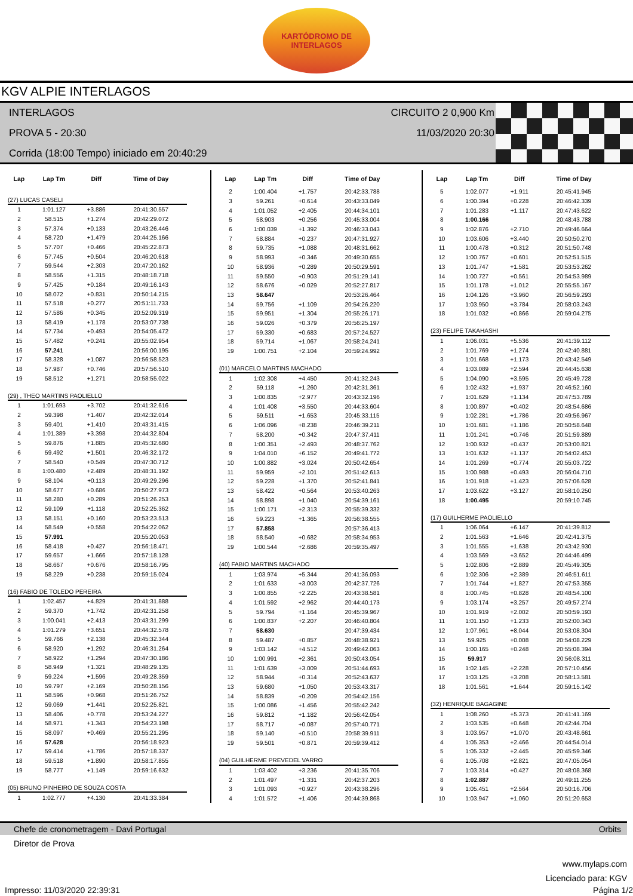KARTÓDROMO DE
INTERLAGOS
KGV ALPIE INTERLAGOS
INTERLAGOS
PROVA 5 - 20:30
Corrida (18:00 Tempo) iniciado em 20:40:29
CIRCUITO 2 0,900 Km
11/03/2020 20:30
| Lap | Lap Tm | Diff | Time of Day |
| --- | --- | --- | --- |
| (27) LUCAS CASELI | | | |
| 1 | 1:01.127 | +3.886 | 20:41:30.557 |
| 2 | 58.515 | +1.274 | 20:42:29.072 |
| 3 | 57.374 | +0.133 | 20:43:26.446 |
| 4 | 58.720 | +1.479 | 20:44:25.166 |
| 5 | 57.707 | +0.466 | 20:45:22.873 |
| 6 | 57.745 | +0.504 | 20:46:20.618 |
| 7 | 59.544 | +2.303 | 20:47:20.162 |
| 8 | 58.556 | +1.315 | 20:48:18.718 |
| 9 | 57.425 | +0.184 | 20:49:16.143 |
| 10 | 58.072 | +0.831 | 20:50:14.215 |
| 11 | 57.518 | +0.277 | 20:51:11.733 |
| 12 | 57.586 | +0.345 | 20:52:09.319 |
| 13 | 58.419 | +1.178 | 20:53:07.738 |
| 14 | 57.734 | +0.493 | 20:54:05.472 |
| 15 | 57.482 | +0.241 | 20:55:02.954 |
| 16 | 57.241 | | 20:56:00.195 |
| 17 | 58.328 | +1.087 | 20:56:58.523 |
| 18 | 57.987 | +0.746 | 20:57:56.510 |
| 19 | 58.512 | +1.271 | 20:58:55.022 |
| (29) , THEO MARTINS PAOLIELLO | | | |
| 1 | 1:01.693 | +3.702 | 20:41:32.616 |
| 2 | 59.398 | +1.407 | 20:42:32.014 |
| 3 | 59.401 | +1.410 | 20:43:31.415 |
| 4 | 1:01.389 | +3.398 | 20:44:32.804 |
| 5 | 59.876 | +1.885 | 20:45:32.680 |
| 6 | 59.492 | +1.501 | 20:46:32.172 |
| 7 | 58.540 | +0.549 | 20:47:30.712 |
| 8 | 1:00.480 | +2.489 | 20:48:31.192 |
| 9 | 58.104 | +0.113 | 20:49:29.296 |
| 10 | 58.677 | +0.686 | 20:50:27.973 |
| 11 | 58.280 | +0.289 | 20:51:26.253 |
| 12 | 59.109 | +1.118 | 20:52:25.362 |
| 13 | 58.151 | +0.160 | 20:53:23.513 |
| 14 | 58.549 | +0.558 | 20:54:22.062 |
| 15 | 57.991 | | 20:55:20.053 |
| 16 | 58.418 | +0.427 | 20:56:18.471 |
| 17 | 59.657 | +1.666 | 20:57:18.128 |
| 18 | 58.667 | +0.676 | 20:58:16.795 |
| 19 | 58.229 | +0.238 | 20:59:15.024 |
| (16) FABIO DE TOLEDO PEREIRA | | | |
| 1 | 1:02.457 | +4.829 | 20:41:31.888 |
| 2 | 59.370 | +1.742 | 20:42:31.258 |
| 3 | 1:00.041 | +2.413 | 20:43:31.299 |
| 4 | 1:01.279 | +3.651 | 20:44:32.578 |
| 5 | 59.766 | +2.138 | 20:45:32.344 |
| 6 | 58.920 | +1.292 | 20:46:31.264 |
| 7 | 58.922 | +1.294 | 20:47:30.186 |
| 8 | 58.949 | +1.321 | 20:48:29.135 |
| 9 | 59.224 | +1.596 | 20:49:28.359 |
| 10 | 59.797 | +2.169 | 20:50:28.156 |
| 11 | 58.596 | +0.968 | 20:51:26.752 |
| 12 | 59.069 | +1.441 | 20:52:25.821 |
| 13 | 58.406 | +0.778 | 20:53:24.227 |
| 14 | 58.971 | +1.343 | 20:54:23.198 |
| 15 | 58.097 | +0.469 | 20:55:21.295 |
| 16 | 57.628 | | 20:56:18.923 |
| 17 | 59.414 | +1.786 | 20:57:18.337 |
| 18 | 59.518 | +1.890 | 20:58:17.855 |
| 19 | 58.777 | +1.149 | 20:59:16.632 |
| (05) BRUNO PINHEIRO DE SOUZA COSTA | | | |
| 1 | 1:02.777 | +4.130 | 20:41:33.384 |
| Lap | Lap Tm | Diff | Time of Day |
| --- | --- | --- | --- |
| 2 | 1:00.404 | +1.757 | 20:42:33.788 |
| 3 | 59.261 | +0.614 | 20:43:33.049 |
| 4 | 1:01.052 | +2.405 | 20:44:34.101 |
| 5 | 58.903 | +0.256 | 20:45:33.004 |
| 6 | 1:00.039 | +1.392 | 20:46:33.043 |
| 7 | 58.884 | +0.237 | 20:47:31.927 |
| 8 | 59.735 | +1.088 | 20:48:31.662 |
| 9 | 58.993 | +0.346 | 20:49:30.655 |
| 10 | 58.936 | +0.289 | 20:50:29.591 |
| 11 | 59.550 | +0.903 | 20:51:29.141 |
| 12 | 58.676 | +0.029 | 20:52:27.817 |
| 13 | 58.647 | | 20:53:26.464 |
| 14 | 59.756 | +1.109 | 20:54:26.220 |
| 15 | 59.951 | +1.304 | 20:55:26.171 |
| 16 | 59.026 | +0.379 | 20:56:25.197 |
| 17 | 59.330 | +0.683 | 20:57:24.527 |
| 18 | 59.714 | +1.067 | 20:58:24.241 |
| 19 | 1:00.751 | +2.104 | 20:59:24.992 |
| (01) MARCELO MARTINS MACHADO | | | |
| 1 | 1:02.308 | +4.450 | 20:41:32.243 |
| 2 | 59.118 | +1.260 | 20:42:31.361 |
| 3 | 1:00.835 | +2.977 | 20:43:32.196 |
| 4 | 1:01.408 | +3.550 | 20:44:33.604 |
| 5 | 59.511 | +1.653 | 20:45:33.115 |
| 6 | 1:06.096 | +8.238 | 20:46:39.211 |
| 7 | 58.200 | +0.342 | 20:47:37.411 |
| 8 | 1:00.351 | +2.493 | 20:48:37.762 |
| 9 | 1:04.010 | +6.152 | 20:49:41.772 |
| 10 | 1:00.882 | +3.024 | 20:50:42.654 |
| 11 | 59.959 | +2.101 | 20:51:42.613 |
| 12 | 59.228 | +1.370 | 20:52:41.841 |
| 13 | 58.422 | +0.564 | 20:53:40.263 |
| 14 | 58.898 | +1.040 | 20:54:39.161 |
| 15 | 1:00.171 | +2.313 | 20:55:39.332 |
| 16 | 59.223 | +1.365 | 20:56:38.555 |
| 17 | 57.858 | | 20:57:36.413 |
| 18 | 58.540 | +0.682 | 20:58:34.953 |
| 19 | 1:00.544 | +2.686 | 20:59:35.497 |
| (40) FABIO MARTINS MACHADO | | | |
| 1 | 1:03.974 | +5.344 | 20:41:36.093 |
| 2 | 1:01.633 | +3.003 | 20:42:37.726 |
| 3 | 1:00.855 | +2.225 | 20:43:38.581 |
| 4 | 1:01.592 | +2.962 | 20:44:40.173 |
| 5 | 59.794 | +1.164 | 20:45:39.967 |
| 6 | 1:00.837 | +2.207 | 20:46:40.804 |
| 7 | 58.630 | | 20:47:39.434 |
| 8 | 59.487 | +0.857 | 20:48:38.921 |
| 9 | 1:03.142 | +4.512 | 20:49:42.063 |
| 10 | 1:00.991 | +2.361 | 20:50:43.054 |
| 11 | 1:01.639 | +3.009 | 20:51:44.693 |
| 12 | 58.944 | +0.314 | 20:52:43.637 |
| 13 | 59.680 | +1.050 | 20:53:43.317 |
| 14 | 58.839 | +0.209 | 20:54:42.156 |
| 15 | 1:00.086 | +1.456 | 20:55:42.242 |
| 16 | 59.812 | +1.182 | 20:56:42.054 |
| 17 | 58.717 | +0.087 | 20:57:40.771 |
| 18 | 59.140 | +0.510 | 20:58:39.911 |
| 19 | 59.501 | +0.871 | 20:59:39.412 |
| (04) GUILHERME PREVEDEL VARRO | | | |
| 1 | 1:03.402 | +3.236 | 20:41:35.706 |
| 2 | 1:01.497 | +1.331 | 20:42:37.203 |
| 3 | 1:01.093 | +0.927 | 20:43:38.296 |
| 4 | 1:01.572 | +1.406 | 20:44:39.868 |
| Lap | Lap Tm | Diff | Time of Day |
| --- | --- | --- | --- |
| 5 | 1:02.077 | +1.911 | 20:45:41.945 |
| 6 | 1:00.394 | +0.228 | 20:46:42.339 |
| 7 | 1:01.283 | +1.117 | 20:47:43.622 |
| 8 | 1:00.166 | | 20:48:43.788 |
| 9 | 1:02.876 | +2.710 | 20:49:46.664 |
| 10 | 1:03.606 | +3.440 | 20:50:50.270 |
| 11 | 1:00.478 | +0.312 | 20:51:50.748 |
| 12 | 1:00.767 | +0.601 | 20:52:51.515 |
| 13 | 1:01.747 | +1.581 | 20:53:53.262 |
| 14 | 1:00.727 | +0.561 | 20:54:53.989 |
| 15 | 1:01.178 | +1.012 | 20:55:55.167 |
| 16 | 1:04.126 | +3.960 | 20:56:59.293 |
| 17 | 1:03.950 | +3.784 | 20:58:03.243 |
| 18 | 1:01.032 | +0.866 | 20:59:04.275 |
| (23) FELIPE TAKAHASHI | | | |
| 1 | 1:06.031 | +5.536 | 20:41:39.112 |
| 2 | 1:01.769 | +1.274 | 20:42:40.881 |
| 3 | 1:01.668 | +1.173 | 20:43:42.549 |
| 4 | 1:03.089 | +2.594 | 20:44:45.638 |
| 5 | 1:04.090 | +3.595 | 20:45:49.728 |
| 6 | 1:02.432 | +1.937 | 20:46:52.160 |
| 7 | 1:01.629 | +1.134 | 20:47:53.789 |
| 8 | 1:00.897 | +0.402 | 20:48:54.686 |
| 9 | 1:02.281 | +1.786 | 20:49:56.967 |
| 10 | 1:01.681 | +1.186 | 20:50:58.648 |
| 11 | 1:01.241 | +0.746 | 20:51:59.889 |
| 12 | 1:00.932 | +0.437 | 20:53:00.821 |
| 13 | 1:01.632 | +1.137 | 20:54:02.453 |
| 14 | 1:01.269 | +0.774 | 20:55:03.722 |
| 15 | 1:00.988 | +0.493 | 20:56:04.710 |
| 16 | 1:01.918 | +1.423 | 20:57:06.628 |
| 17 | 1:03.622 | +3.127 | 20:58:10.250 |
| 18 | 1:00.495 | | 20:59:10.745 |
| (17) GUILHERME PAOLIELLO | | | |
| 1 | 1:06.064 | +6.147 | 20:41:39.812 |
| 2 | 1:01.563 | +1.646 | 20:42:41.375 |
| 3 | 1:01.555 | +1.638 | 20:43:42.930 |
| 4 | 1:03.569 | +3.652 | 20:44:46.499 |
| 5 | 1:02.806 | +2.889 | 20:45:49.305 |
| 6 | 1:02.306 | +2.389 | 20:46:51.611 |
| 7 | 1:01.744 | +1.827 | 20:47:53.355 |
| 8 | 1:00.745 | +0.828 | 20:48:54.100 |
| 9 | 1:03.174 | +3.257 | 20:49:57.274 |
| 10 | 1:01.919 | +2.002 | 20:50:59.193 |
| 11 | 1:01.150 | +1.233 | 20:52:00.343 |
| 12 | 1:07.961 | +8.044 | 20:53:08.304 |
| 13 | 59.925 | +0.008 | 20:54:08.229 |
| 14 | 1:00.165 | +0.248 | 20:55:08.394 |
| 15 | 59.917 | | 20:56:08.311 |
| 16 | 1:02.145 | +2.228 | 20:57:10.456 |
| 17 | 1:03.125 | +3.208 | 20:58:13.581 |
| 18 | 1:01.561 | +1.644 | 20:59:15.142 |
| (32) HENRIQUE BAGAGINE | | | |
| 1 | 1:08.260 | +5.373 | 20:41:41.169 |
| 2 | 1:03.535 | +0.648 | 20:42:44.704 |
| 3 | 1:03.957 | +1.070 | 20:43:48.661 |
| 4 | 1:05.353 | +2.466 | 20:44:54.014 |
| 5 | 1:05.332 | +2.445 | 20:45:59.346 |
| 6 | 1:05.708 | +2.821 | 20:47:05.054 |
| 7 | 1:03.314 | +0.427 | 20:48:08.368 |
| 8 | 1:02.887 | | 20:49:11.255 |
| 9 | 1:05.451 | +2.564 | 20:50:16.706 |
| 10 | 1:03.947 | +1.060 | 20:51:20.653 |
Chefe de cronometragem - Davi Portugal Orbits
Diretor de Prova
www.mylaps.com
Licenciado para: KGV
Impresso: 11/03/2020 22:39:31 Página 1/2